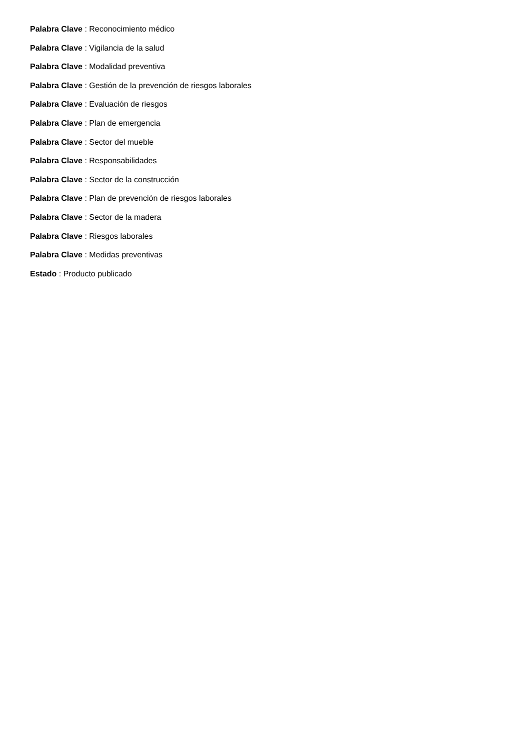Palabra Clave : Reconocimiento médico
Palabra Clave : Vigilancia de la salud
Palabra Clave : Modalidad preventiva
Palabra Clave : Gestión de la prevención de riesgos laborales
Palabra Clave : Evaluación de riesgos
Palabra Clave : Plan de emergencia
Palabra Clave : Sector del mueble
Palabra Clave : Responsabilidades
Palabra Clave : Sector de la construcción
Palabra Clave : Plan de prevención de riesgos laborales
Palabra Clave : Sector de la madera
Palabra Clave : Riesgos laborales
Palabra Clave : Medidas preventivas
Estado : Producto publicado